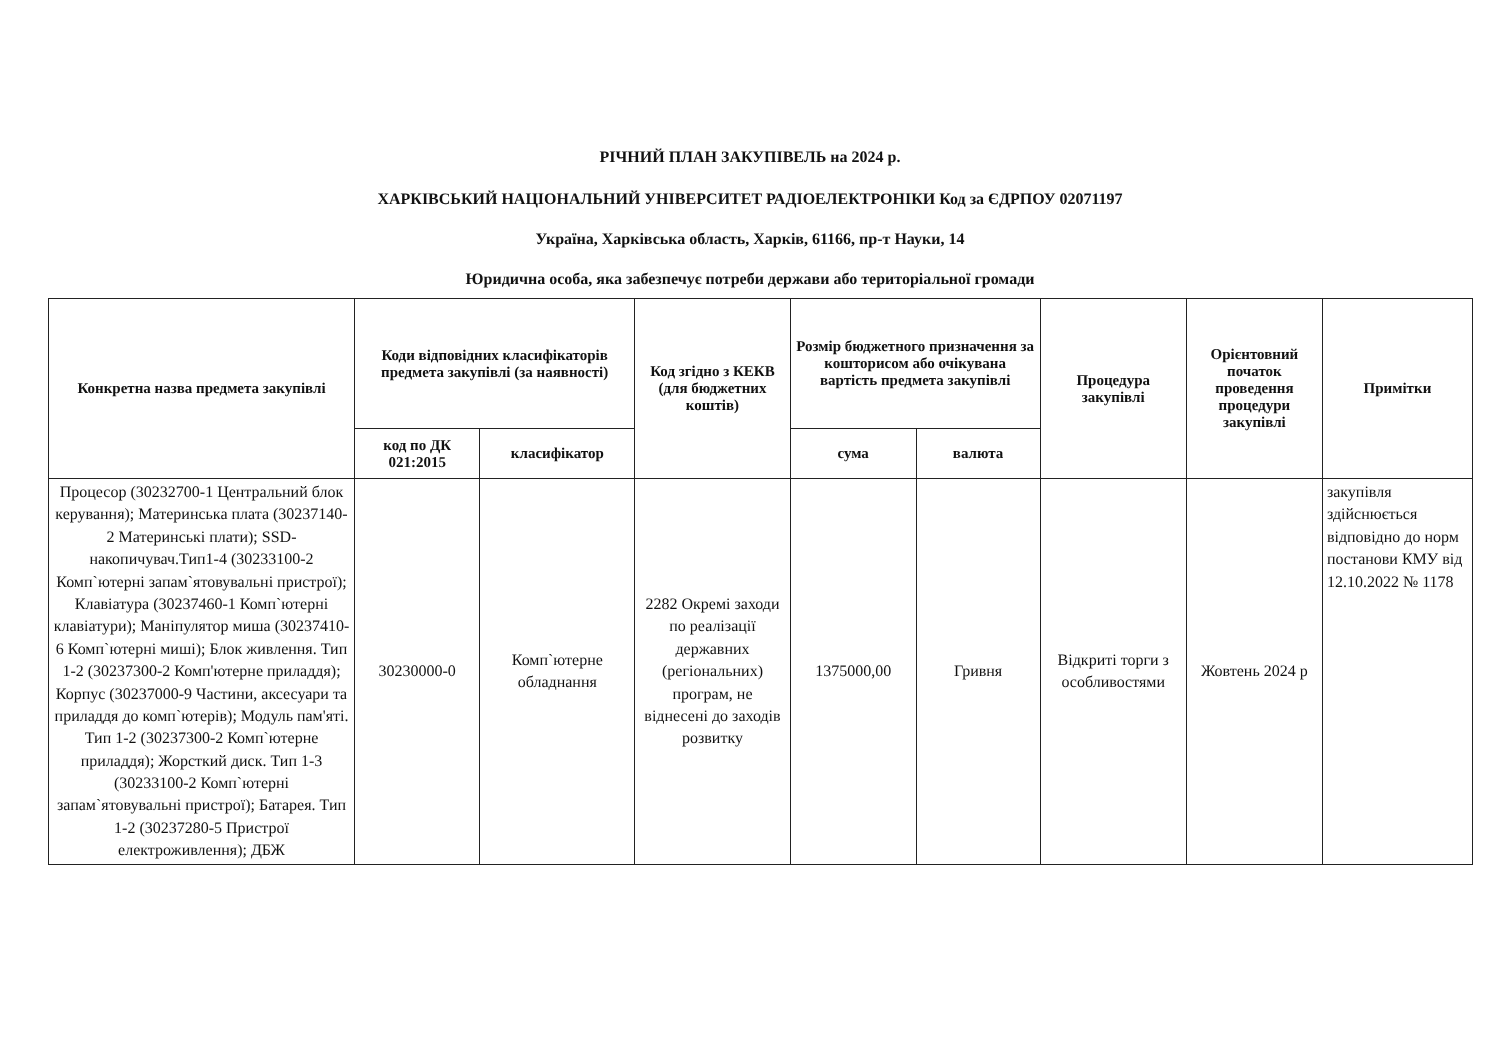РІЧНИЙ ПЛАН ЗАКУПІВЕЛЬ на 2024 р.
ХАРКІВСЬКИЙ НАЦІОНАЛЬНИЙ УНІВЕРСИТЕТ РАДІОЕЛЕКТРОНІКИ Код за ЄДРПОУ 02071197
Україна, Харківська область, Харків, 61166, пр-т Науки, 14
Юридична особа, яка забезпечує потреби держави або територіальної громади
| Конкретна назва предмета закупівлі | Коди відповідних класифікаторів предмета закупівлі (за наявності) | | Код згідно з КЕКВ (для бюджетних коштів) | Розмір бюджетного призначення за кошторисом або очікувана вартість предмета закупівлі | | Процедура закупівлі | Орієнтовний початок проведення процедури закупівлі | Примітки |
| --- | --- | --- | --- | --- | --- | --- | --- | --- |
| | код по ДК 021:2015 | класифікатор | | сума | валюта | | | |
| Процесор (30232700-1 Центральний блок керування); Материнська плата (30237140-2 Материнські плати); SSD-накопичувач.Тип1-4 (30233100-2 Комп`ютерні запам`ятовувальні пристрої); Клавіатура (30237460-1 Комп`ютерні клавіатури); Маніпулятор миша (30237410-6 Комп`ютерні миші); Блок живлення. Тип 1-2 (30237300-2 Комп'ютерне приладдя); Корпус (30237000-9 Частини, аксесуари та приладдя до комп`ютерів); Модуль пам'яті. Тип 1-2 (30237300-2 Комп`ютерне приладдя); Жорсткий диск. Тип 1-3 (30233100-2 Комп`ютерні запам`ятовувальні пристрої); Батарея. Тип 1-2 (30237280-5 Пристрої електроживлення); ДБЖ | 30230000-0 | Комп`ютерне обладнання | 2282 Окремі заходи по реалізації державних (регіональних) програм, не віднесені до заходів розвитку | 1375000,00 | Гривня | Відкриті торги з особливостями | Жовтень 2024 р | закупівля здійснюється відповідно до норм постанови КМУ від 12.10.2022 № 1178 |